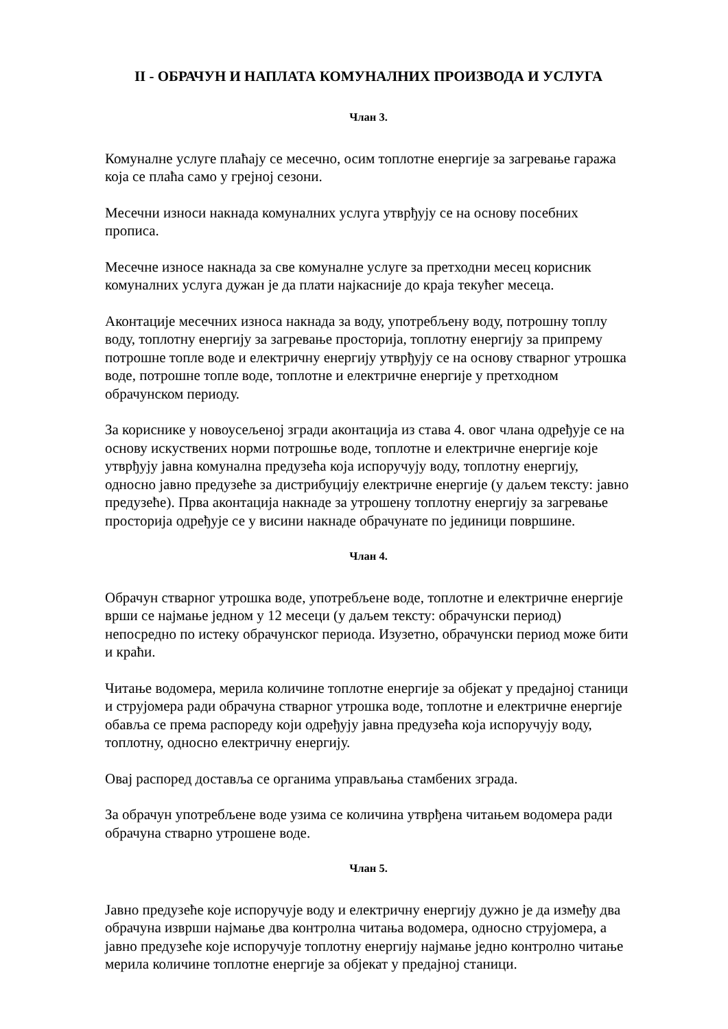II - ОБРАЧУН И НАПЛАТА КОМУНАЛНИХ ПРОИЗВОДА И УСЛУГА
Члан 3.
Комуналне услуге плаћају се месечно, осим топлотне енергије за загревање гаража која се плаћа само у грејној сезони.
Месечни износи накнада комуналних услуга утврђују се на основу посебних прописа.
Месечне износе накнада за све комуналне услуге за претходни месец корисник комуналних услуга дужан је да плати најкасније до краја текућег месеца.
Аконтације месечних износа накнада за воду, употребљену воду, потрошну топлу воду, топлотну енергију за загревање просторија, топлотну енергију за припрему потрошне топле воде и електричну енергију утврђују се на основу стварног утрошка воде, потрошне топле воде, топлотне и електричне енергије у претходном обрачунском периоду.
За кориснике у новоусељеној згради аконтација из става 4. овог члана одређује се на основу искуствених норми потрошње воде, топлотне и електричне енергије које утврђују јавна комунална предузећа која испоручују воду, топлотну енергију, односно јавно предузеће за дистрибуцију електричне енергије (у даљем тексту: јавно предузеће). Прва аконтација накнаде за утрошену топлотну енергију за загревање просторија одређује се у висини накнаде обрачунате по јединици површине.
Члан 4.
Обрачун стварног утрошка воде, употребљене воде, топлотне и електричне енергије врши се најмање једном у 12 месеци (у даљем тексту: обрачунски период) непосредно по истеку обрачунског периода. Изузетно, обрачунски период може бити и краћи.
Читање водомера, мерила количине топлотне енергије за објекат у предајној станици и струјомера ради обрачуна стварног утрошка воде, топлотне и електричне енергије обавља се према распореду који одређују јавна предузећа која испоручују воду, топлотну, односно електричну енергију.
Овај распоред доставља се органима управљања стамбених зграда.
За обрачун употребљене воде узима се количина утврђена читањем водомера ради обрачуна стварно утрошене воде.
Члан 5.
Јавно предузеће које испоручује воду и електричну енергију дужно је да између два обрачуна изврши најмање два контролна читања водомера, односно струјомера, а јавно предузеће које испоручује топлотну енергију најмање једно контролно читање мерила количине топлотне енергије за објекат у предајној станици.